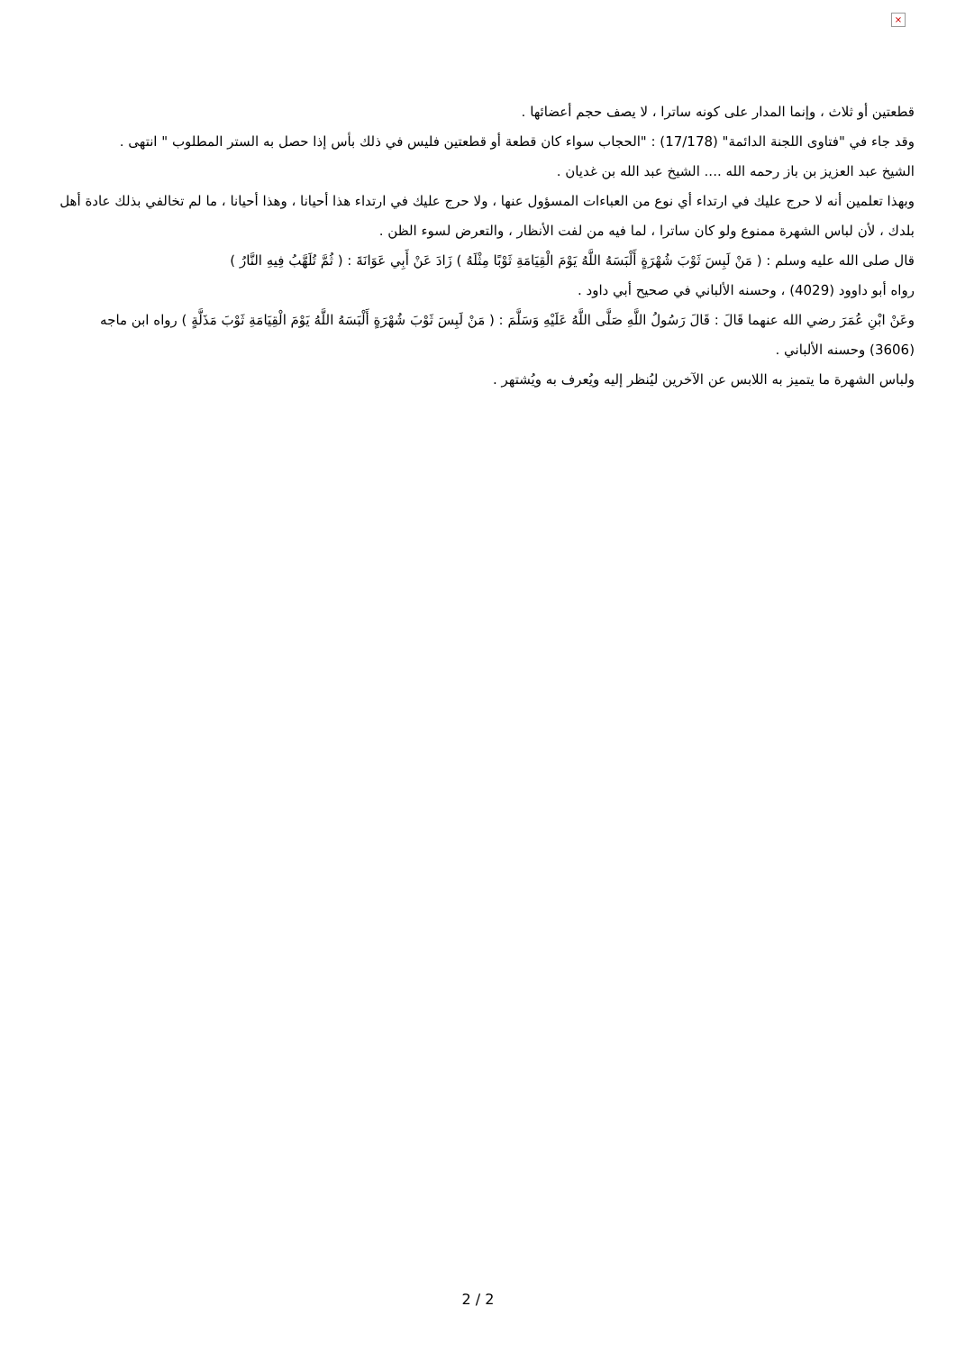×
قطعتين أو ثلاث ، وإنما المدار على كونه ساترا ، لا يصف حجم أعضائها .
وقد جاء في "فتاوى اللجنة الدائمة" (17/178) : "الحجاب سواء كان قطعة أو قطعتين فليس في ذلك بأس إذا حصل به الستر المطلوب " انتهى .
الشيخ عبد العزيز بن باز رحمه الله .... الشيخ عبد الله بن غديان .
وبهذا تعلمين أنه لا حرج عليك في ارتداء أي نوع من العباءات المسؤول عنها ، ولا حرج عليك في ارتداء هذا أحيانا ، وهذا أحيانا ، ما لم تخالفي بذلك عادة أهل بلدك ، لأن لباس الشهرة ممنوع ولو كان ساترا ، لما فيه من لفت الأنظار ، والتعرض لسوء الظن .
قال صلى الله عليه وسلم : ( مَنْ لَبِسَ ثَوْبَ شُهْرَةٍ أَلْبَسَهُ اللَّهُ يَوْمَ الْقِيَامَةِ ثَوْبًا مِثْلَهُ ) زَادَ عَنْ أَبِي عَوَانَةَ : ( ثُمَّ تُلَهَّبُ فِيهِ النَّارُ )
رواه أبو داوود (4029) ، وحسنه الألباني في صحيح أبي داود .
وعَنْ ابْنِ عُمَرَ رضي الله عنهما قَالَ : قَالَ رَسُولُ اللَّهِ صَلَّى اللَّهُ عَلَيْهِ وَسَلَّمَ : ( مَنْ لَبِسَ ثَوْبَ شُهْرَةٍ أَلْبَسَهُ اللَّهُ يَوْمَ الْقِيَامَةِ ثَوْبَ مَذَلَّةٍ ) رواه ابن ماجه (3606) وحسنه الألباني .
ولباس الشهرة ما يتميز به اللابس عن الآخرين ليُنظر إليه ويُعرف به ويُشتهر .
2 / 2